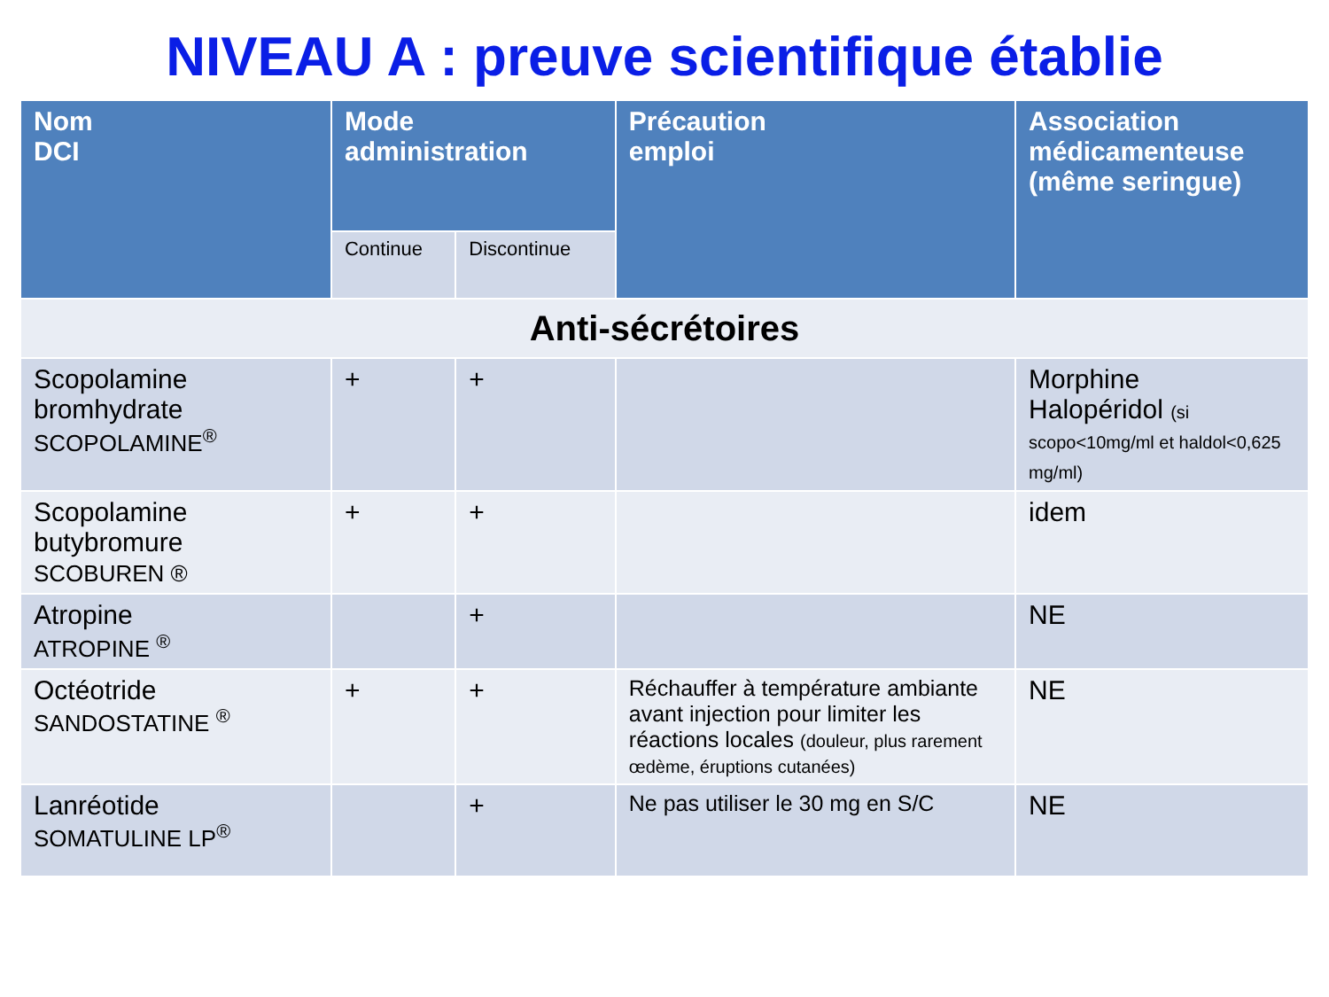NIVEAU A : preuve scientifique établie
| Nom DCI | Mode administration | | Précaution emploi | Association médicamenteuse (même seringue) |
| --- | --- | --- | --- | --- |
| | Continue | Discontinue | | |
| Anti-sécrétoires | | | | |
| Scopolamine bromhydrate SCOPOLAMINE<sup>®</sup> | + | + | | Morphine Halopéridol (si scopo<10mg/ml et haldol<0,625 mg/ml) |
| Scopolamine butybromure SCOBUREN ® | + | + | | idem |
| Atropine ATROPINE <sup>®</sup> | | + | | NE |
| Octéotride SANDOSTATINE <sup>®</sup> | + | + | Réchauffer à température ambiante avant injection pour limiter les réactions locales (douleur, plus rarement œdème, éruptions cutanées) | NE |
| Lanréotide SOMATULINE LP<sup>®</sup> | | + | Ne pas utiliser le 30 mg en S/C | NE |